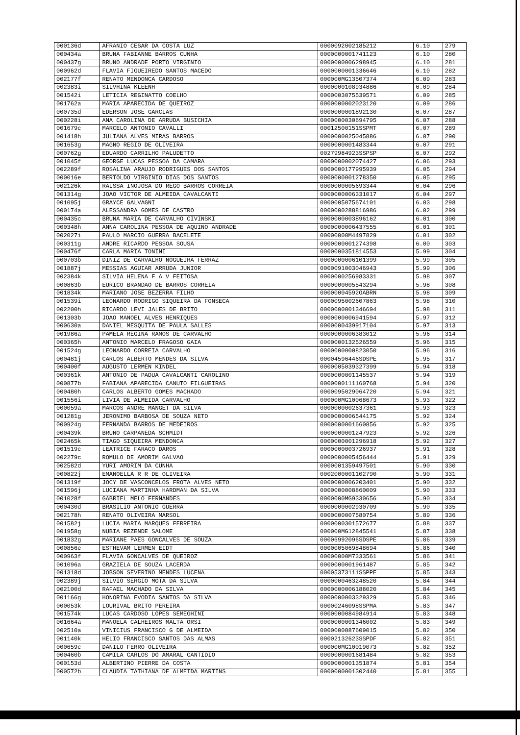| 000136d | AFRANIO CESAR DA COSTA LUZ | 0000092002185212 | 6.10 | 279 |
| 000434a | BRUNA FABIANNE BARROS CUNHA | 0000000001741123 | 6.10 | 280 |
| 000437g | BRUNO ANDRADE PORTO VIRGINIO | 0000000006298945 | 6.10 | 281 |
| 000962d | FLAVIA FIGUEIREDO SANTOS MACEDO | 0000000001336646 | 6.10 | 282 |
| 002177f | RENATO MENDONCA CARDOSO | 000000MG13507374 | 6.09 | 283 |
| 002383i | SILVHINA KLEENH | 0000000108934886 | 6.09 | 284 |
| 001542i | LETICIA REGINATTO COELHO | 0000003075539571 | 6.09 | 285 |
| 001762a | MARIA APARECIDA DE QUEIROZ | 0000000002023120 | 6.09 | 286 |
| 000735d | EDERSON JOSE GARCIAS | 0000000001892130 | 6.07 | 287 |
| 000228i | ANA CAROLINA DE ARRUDA BUSICHIA | 0000000030694795 | 6.07 | 288 |
| 001679c | MARCELO ANTONIO CAVALLI | 00012500151SSPMT | 6.07 | 289 |
| 001418h | JULIANA ALVES MIRAS BARROS | 0000000025045886 | 6.07 | 290 |
| 001653g | MAGNO REGIO DE OLIVEIRA | 0000000001483344 | 6.07 | 291 |
| 000762g | EDUARDO CARRILHO PALUDETTO | 00279984923SSPSP | 6.07 | 292 |
| 001045f | GEORGE LUCAS PESSOA DA CAMARA | 0000000002074427 | 6.06 | 293 |
| 002289f | ROSALINA ARAUJO RODRIGUES DOS SANTOS | 0000000177995939 | 6.05 | 294 |
| 000016e | BERTOLDO VIRGINIO DIAS DOS SANTOS | 0000000001278350 | 6.05 | 295 |
| 002126k | RAISSA INOJOSA DO REGO BARROS CORREIA | 0000000005693344 | 6.04 | 296 |
| 001314g | JOAO VICTOR DE ALMEIDA CAVALCANTI | 0000000006331017 | 6.04 | 297 |
| 001095j | GRAYCE GALVAGNI | 0000005075674101 | 6.03 | 298 |
| 000174a | ALESSANDRA GOMES DE CASTRO | 0000000288816986 | 6.02 | 299 |
| 000435c | BRUNA MARIA DE CARVALHO CIVINSKI | 0000000003896162 | 6.01 | 300 |
| 000348h | ANNA CAROLINA PESSOA DE AQUINO ANDRADE | 0000000006437555 | 6.01 | 301 |
| 002027i | PAULO MARCIO GUERRA BACELETE | 00000000M4497829 | 6.01 | 302 |
| 000311g | ANDRE RICARDO PESSOA SOUSA | 0000000001274398 | 6.00 | 303 |
| 000476f | CARLA MARIA TONINI | 0000000351814553 | 5.99 | 304 |
| 000703b | DINIZ DE CARVALHO NOGUEIRA FERRAZ | 0000000006101399 | 5.99 | 305 |
| 001887j | MESSIAS AGUIAR ARRUDA JUNIOR | 0000091003046943 | 5.99 | 306 |
| 002384k | SILVIA HELENA F A V FEITOSA | 0000000256983331 | 5.98 | 307 |
| 000863b | EURICO BRANDAO DE BARROS CORREIA | 0000000005543294 | 5.98 | 308 |
| 001834k | MARIANO JOSE BEZERRA FILHO | 00000004592OABRN | 5.98 | 309 |
| 001539i | LEONARDO RODRIGO SIQUEIRA DA FONSECA | 0000095002607863 | 5.98 | 310 |
| 002200h | RICARDO LEVI JALES DE BRITO | 0000000001346694 | 5.98 | 311 |
| 001303b | JOAO MANOEL ALVES HENRIQUES | 0000000006941594 | 5.97 | 312 |
| 000630a | DANIEL MESQUITA DE PAULA SALLES | 0000000439917104 | 5.97 | 313 |
| 001986a | PAMELA REGINA RAMOS DE CARVALHO | 0000000006383012 | 5.96 | 314 |
| 000365h | ANTONIO MARCELO FRAGOSO GAIA | 0000000132526559 | 5.96 | 315 |
| 001524g | LEONARDO CORREIA CARVALHO | 0000000000823050 | 5.96 | 316 |
| 000481j | CARLOS ALBERTO MENDES DA SILVA | 00004596446SDSPE | 5.95 | 317 |
| 000400f | AUGUSTO LERMEN KINDEL | 0000005039327399 | 5.94 | 318 |
| 000361k | ANTONIO DE PADUA CAVALCANTI CAROLINO | 0000000001145537 | 5.94 | 319 |
| 000877b | FABIANA APARECIDA CANUTO FILGUEIRAS | 0000000111160768 | 5.94 | 320 |
| 000480h | CARLOS ALBERTO GOMES MACHADO | 0000095029064720 | 5.94 | 321 |
| 001556i | LIVIA DE ALMEIDA CARVALHO | 000000MG10068673 | 5.93 | 322 |
| 000059a | MARCOS ANDRE MANGET DA SILVA | 0000000002637361 | 5.93 | 323 |
| 001281g | JERONIMO BARBOSA DE SOUZA NETO | 0000000006544175 | 5.92 | 324 |
| 000924g | FERNANDA BARROS DE MEDEIROS | 0000000001660856 | 5.92 | 325 |
| 000439k | BRUNO CARPANEDA SCHMIDT | 0000000001247923 | 5.92 | 326 |
| 002465k | TIAGO SIQUEIRA MENDONCA | 0000000001296918 | 5.92 | 327 |
| 001519c | LEATRICE FARACO DAROS | 0000000003726937 | 5.91 | 328 |
| 002279c | ROMULO DE AMORIM GALVAO | 0000000005456444 | 5.91 | 329 |
| 002582d | YURI AMORIM DA CUNHA | 0000001359497501 | 5.90 | 330 |
| 000822j | EMANOELLA R R DE OLIVEIRA | 0002000001102790 | 5.90 | 331 |
| 001319f | JOCY DE VASCONCELOS FROTA ALVES NETO | 0000000006203401 | 5.90 | 332 |
| 001596j | LUCIANA MARTINHA HARDMAN DA SILVA | 0000000008860009 | 5.90 | 333 |
| 001028f | GABRIEL MELO FERNANDES | 0000000MG9330656 | 5.90 | 334 |
| 000430d | BRASILIO ANTONIO GUERRA | 0000000002930709 | 5.90 | 335 |
| 002178h | RENATO OLIVEIRA MARSOL | 0000000007580754 | 5.89 | 336 |
| 001582j | LUCIA MARIA MARQUES FERREIRA | 0000000301572677 | 5.88 | 337 |
| 001958g | NUBIA REZENDE SALOME | 000000MG12845541 | 5.87 | 338 |
| 001832g | MARIANE PAES GONCALVES DE SOUZA | 00006992096SDSPE | 5.86 | 339 |
| 000856e | ESTHEVAM LERMEN EIDT | 0000005069848694 | 5.86 | 340 |
| 000963f | FLAVIA GONCALVES DE QUEIROZ | 00000000M7333561 | 5.86 | 341 |
| 001096a | GRAZIELA DE SOUZA LACERDA | 0000000001961487 | 5.85 | 342 |
| 001318d | JOBSON SEVERINO MENDES LUCENA | 00005373111SSPPE | 5.85 | 343 |
| 002389j | SILVIO SERGIO MOTA DA SILVA | 0000000463248520 | 5.84 | 344 |
| 002100d | RAFAEL MACHADO DA SILVA | 0000000006188020 | 5.84 | 345 |
| 001166g | HONORINA EVODIA SANTOS DA SILVA | 0000000003329329 | 5.83 | 346 |
| 000053k | LOURIVAL BRITO PEREIRA | 00000246098SSPMA | 5.83 | 347 |
| 001574k | LUCAS CARDOSO LOPES SEMEGHINI | 0000000084984914 | 5.83 | 348 |
| 001664a | MANOELA CALHEIROS MALTA ORSI | 0000000001346002 | 5.83 | 349 |
| 002510a | VINICIUS FRANCISCO G DE ALMEIDA | 0000000887609015 | 5.82 | 350 |
| 001140k | HELIO FRANCISCO SANTOS DAS ALMAS | 00002132623SSPDF | 5.82 | 351 |
| 000659c | DANILO FERRO OLIVEIRA | 000000MG10019073 | 5.82 | 352 |
| 000460b | CAMILA CARLOS DO AMARAL CANTIDIO | 0000000001681484 | 5.82 | 353 |
| 000153d | ALBERTINO PIERRE DA COSTA | 0000000001351874 | 5.81 | 354 |
| 000572b | CLAUDIA TATHIANA DE ALMEIDA MARTINS | 0000000001302440 | 5.81 | 355 |